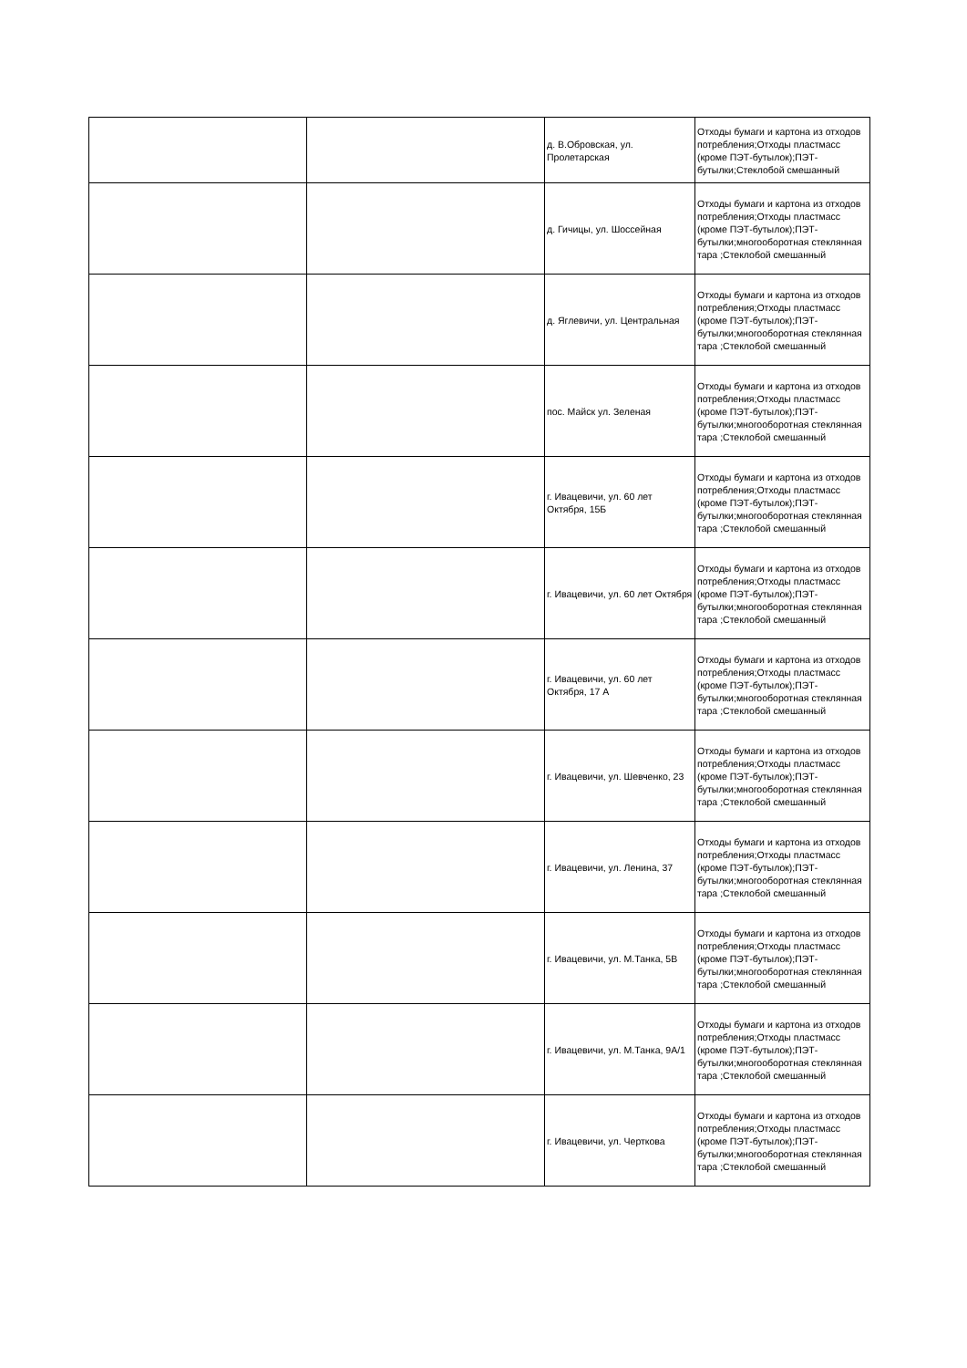| | | д. В.Обровская, ул. Пролетарская | Отходы бумаги и картона из отходов потребления;Отходы пластмасс (кроме ПЭТ-бутылок);ПЭТ-бутылки;Стеклобой смешанный |
| | | д. Гичицы, ул. Шоссейная | Отходы бумаги и картона из отходов потребления;Отходы пластмасс (кроме ПЭТ-бутылок);ПЭТ-бутылки;многооборотная стеклянная тара ;Стеклобой смешанный |
| | | д. Яглевичи, ул. Центральная | Отходы бумаги и картона из отходов потребления;Отходы пластмасс (кроме ПЭТ-бутылок);ПЭТ-бутылки;многооборотная стеклянная тара ;Стеклобой смешанный |
| | | пос. Майск ул. Зеленая | Отходы бумаги и картона из отходов потребления;Отходы пластмасс (кроме ПЭТ-бутылок);ПЭТ-бутылки;многооборотная стеклянная тара ;Стеклобой смешанный |
| | | г. Ивацевичи, ул. 60 лет Октября, 15Б | Отходы бумаги и картона из отходов потребления;Отходы пластмасс (кроме ПЭТ-бутылок);ПЭТ-бутылки;многооборотная стеклянная тара ;Стеклобой смешанный |
| | | г. Ивацевичи, ул. 60 лет Октября | Отходы бумаги и картона из отходов потребления;Отходы пластмасс (кроме ПЭТ-бутылок);ПЭТ-бутылки;многооборотная стеклянная тара ;Стеклобой смешанный |
| | | г. Ивацевичи, ул. 60 лет Октября, 17 А | Отходы бумаги и картона из отходов потребления;Отходы пластмасс (кроме ПЭТ-бутылок);ПЭТ-бутылки;многооборотная стеклянная тара ;Стеклобой смешанный |
| | | г. Ивацевичи, ул. Шевченко, 23 | Отходы бумаги и картона из отходов потребления;Отходы пластмасс (кроме ПЭТ-бутылок);ПЭТ-бутылки;многооборотная стеклянная тара ;Стеклобой смешанный |
| | | г. Ивацевичи, ул. Ленина, 37 | Отходы бумаги и картона из отходов потребления;Отходы пластмасс (кроме ПЭТ-бутылок);ПЭТ-бутылки;многооборотная стеклянная тара ;Стеклобой смешанный |
| | | г. Ивацевичи, ул. М.Танка, 5В | Отходы бумаги и картона из отходов потребления;Отходы пластмасс (кроме ПЭТ-бутылок);ПЭТ-бутылки;многооборотная стеклянная тара ;Стеклобой смешанный |
| | | г. Ивацевичи, ул. М.Танка, 9А/1 | Отходы бумаги и картона из отходов потребления;Отходы пластмасс (кроме ПЭТ-бутылок);ПЭТ-бутылки;многооборотная стеклянная тара ;Стеклобой смешанный |
| | | г. Ивацевичи, ул. Черткова | Отходы бумаги и картона из отходов потребления;Отходы пластмасс (кроме ПЭТ-бутылок);ПЭТ-бутылки;многооборотная стеклянная тара ;Стеклобой смешанный |